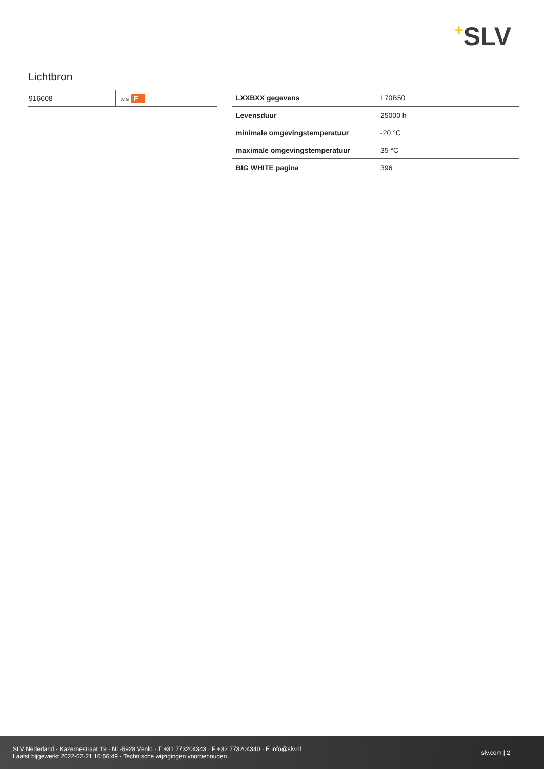+SLV
Lichtbron
| 916608 | A↑G F |
| LXXBXX gegevens | L70B50 |
| Levensduur | 25000 h |
| minimale omgevingstemperatuur | -20 °C |
| maximale omgevingstemperatuur | 35 °C |
| BIG WHITE pagina | 396 |
SLV Nederland · Kazernestraat 19 · NL-5928 Venlo · T +31 773204343 · F +32 773204340 · E info@slv.nl
Laatst bijgewerkt 2022-02-21 16:56:49 · Technische wijzigingen voorbehouden
slv.com | 2